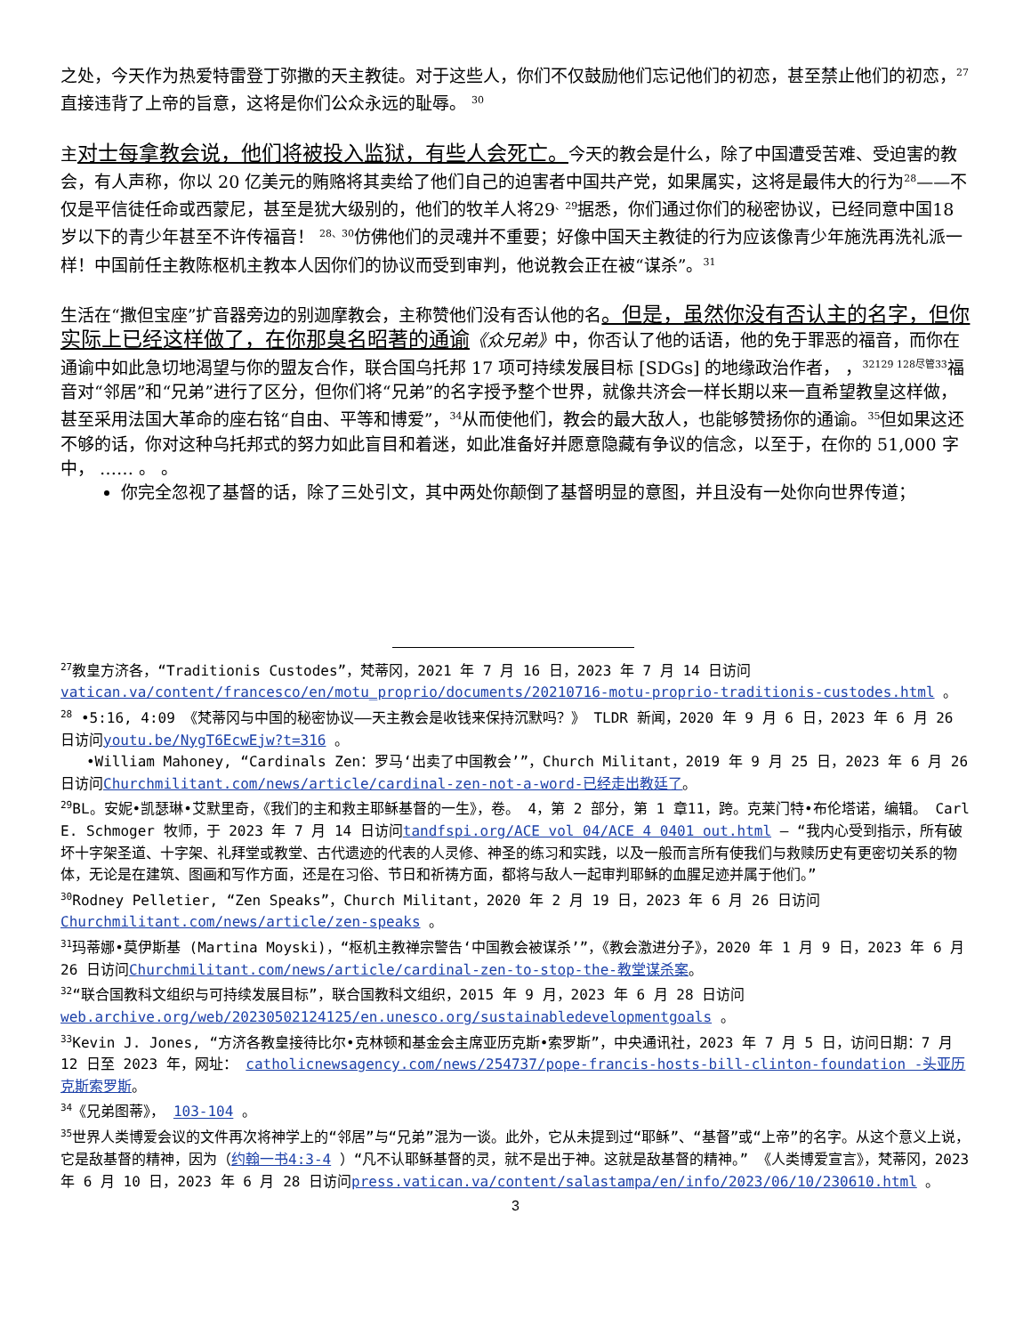之处，今天作为热爱特雷登丁弥撒的天主教徒。对于这些人，你们不仅鼓励他们忘记他们的初恋，甚至禁止他们的初恋，<sup>27</sup>直接违背了上帝的旨意，这将是你们公众永远的耻辱。 <sup>30</sup>
主对士每拿教会说，他们将被投入监狱，有些人会死亡。今天的教会是什么，除了中国遭受苦难、受迫害的教会，有人声称，你以 20 亿美元的贿赂将其卖给了他们自己的迫害者中国共产党，如果属实，这将是最伟大的行为<sup>28</sup>——不仅是平信徒任命或西蒙尼，甚至是犹大级别的，他们的牧羊人将29<sup>、29</sup>据悉，你们通过你们的秘密协议，已经同意中国18岁以下的青少年甚至不许传福音！ <sup>28、30</sup>仿佛他们的灵魂并不重要；好像中国天主教徒的行为应该像青少年施洗再洗礼派一样！中国前任主教陈枢机主教本人因你们的协议而受到审判，他说教会正在被“谋杀”。<sup>31</sup>
生活在“撒但宝座”扩音器旁边的别迦摩教会，主称赞他们没有否认他的名。但是，虽然你没有否认主的名字，但你实际上已经这样做了，在你那臭名昭著的通谕《众兄弟》中，你否认了他的话语，他的免于罪恶的福音，而你在通谕中如此急切地渴望与你的盟友合作，联合国乌托邦 17 项可持续发展目标 [SDGs] 的地缘政治作者， ，<sup>32129 128尽管33</sup>福音对“邻居”和“兄弟”进行了区分，但你们将“兄弟”的名字授予整个世界，就像共济会一样长期以来一直希望教皇这样做，甚至采用法国大革命的座右铭“自由、平等和博爱”，<sup>34</sup>从而使他们，教会的最大敌人，也能够赞扬你的通谕。<sup>35</sup>但如果这还不够的话，你对这种乌托邦式的努力如此盲目和着迷，如此准备好并愿意隐藏有争议的信念，以至于，在你的 51,000 字中， …… 。 。
你完全忽视了基督的话，除了三处引文，其中两处你颠倒了基督明显的意图，并且没有一处你向世界传道；
<sup>27</sup> 教皇方济各，“Traditionis Custodes”，梵蒂冈，2021 年 7 月 16 日，2023 年 7 月 14 日访问vatican.va/content/francesco/en/motu_proprio/documents/20210716-motu-proprio-traditionis-custodes.html 。
<sup>28</sup> •5:16, 4:09 《梵蒂冈与中国的秘密协议——天主教会是收钱来保持沉默吗？》 TLDR 新闻，2020 年 9 月 6 日，2023 年 6 月 26 日访问youtu.be/NygT6EcwEjw?t=316 。
•William Mahoney, “Cardinals Zen：罗马‘出卖了中国教会’”，Church Militant，2019 年 9 月 25 日，2023 年 6 月 26 日访问Churchmilitant.com/news/article/cardinal-zen-not-a-word-已经走出教廷了。
<sup>29</sup>BL。安妮•凯瑟琳•艾默里奇，《我们的主和救主耶稣基督的一生》，卷。 4，第 2 部分，第 1 章11，跨。克莱门特•布伦塔诺，编辑。 Carl E. Schmoger 牧师，于 2023 年 7 月 14 日访问tandfspi.org/ACE vol 04/ACE 4 0401 out.html – “我内心受到指示，所有破坏十字架圣道、十字架、礼拜堂或教堂、古代遗迹的代表的人灵修、神圣的练习和实践，以及一般而言所有使我们与救赎历史有更密切关系的物体，无论是在建筑、图画和写作方面，还是在习俗、节日和祈祷方面，都将与敌人一起审判耶稣的血腥足迹并属于他们。”
<sup>30</sup> Rodney Pelletier, “Zen Speaks”，Church Militant，2020 年 2 月 19 日，2023 年 6 月 26 日访问Churchmilitant.com/news/article/zen-speaks 。
<sup>31</sup> 玛蒂娜•莫伊斯基 (Martina Moyski)，“枢机主教禅宗警告‘中国教会被谋杀’”，《教会激进分子》，2020 年 1 月 9 日，2023 年 6 月 26 日访问Churchmilitant.com/news/article/cardinal-zen-to-stop-the-教堂谋杀案。
<sup>32</sup> “联合国教科文组织与可持续发展目标”，联合国教科文组织，2015 年 9 月，2023 年 6 月 28 日访问web.archive.org/web/20230502124125/en.unesco.org/sustainabledevelopmentgoals 。
<sup>33</sup> Kevin J. Jones, “方济各教皇接待比尔•克林顿和基金会主席亚历克斯•索罗斯”，中央通讯社，2023 年 7 月 5 日，访问日期：7 月 12 日至 2023 年，网址： catholicnewsagency.com/news/254737/pope-francis-hosts-bill-clinton-foundation -头亚历克斯索罗斯。
<sup>34</sup>《兄弟图蒂》， 103-104 。
<sup>35</sup> 世界人类博爱会议的文件再次将神学上的“邻居”与“兄弟”混为一谈。此外，它从未提到过“耶稣”、“基督”或“上帝”的名字。从这个意义上说，它是敌基督的精神，因为（约翰一书4:3-4 ）“凡不认耶稣基督的灵，就不是出于神。这就是敌基督的精神。” 《人类博爱宣言》，梵蒂冈，2023 年 6 月 10 日，2023 年 6 月 28 日访问press.vatican.va/content/salastampa/en/info/2023/06/10/230610.html 。
3